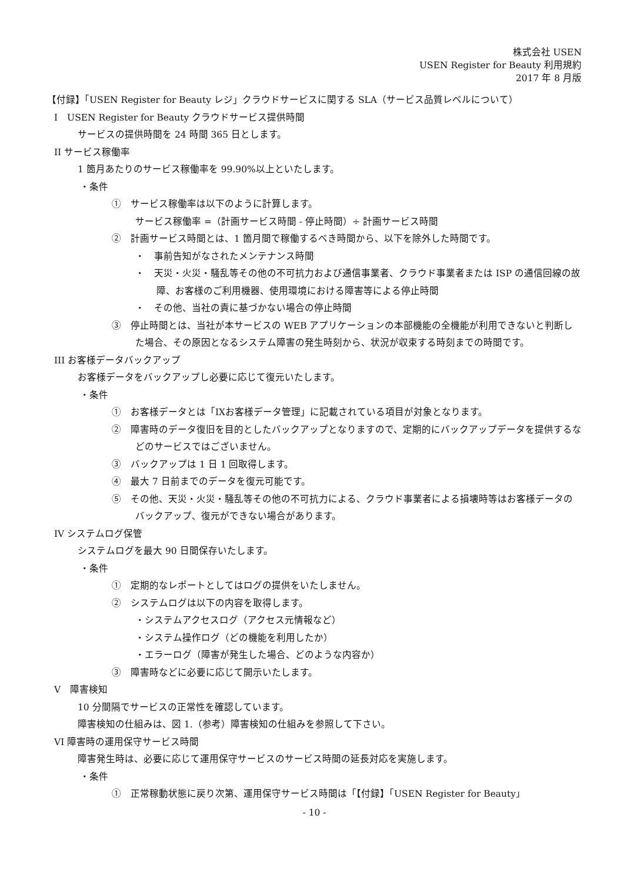株式会社 USEN
USEN Register for Beauty 利用規約
2017 年 8 月版
【付録】「USEN Register for Beauty レジ」クラウドサービスに関する SLA（サービス品質レベルについて）
I　USEN Register for Beauty クラウドサービス提供時間
サービスの提供時間を 24 時間 365 日とします。
II サービス稼働率
1 箇月あたりのサービス稼働率を 99.90%以上といたします。
・条件
①　サービス稼働率は以下のように計算します。
サービス稼働率 =（計画サービス時間 - 停止時間）÷ 計画サービス時間
②　計画サービス時間とは、1 箇月間で稼働するべき時間から、以下を除外した時間です。
・　事前告知がなされたメンテナンス時間
・　天災・火災・騒乱等その他の不可抗力および通信事業者、クラウド事業者または ISP の通信回線の故障、お客様のご利用機器、使用環境における障害等による停止時間
・　その他、当社の責に基づかない場合の停止時間
③　停止時間とは、当社が本サービスの WEB アプリケーションの本部機能の全機能が利用できないと判断した場合、その原因となるシステム障害の発生時刻から、状況が収束する時刻までの時間です。
III お客様データバックアップ
お客様データをバックアップし必要に応じて復元いたします。
・条件
①　お客様データとは「IXお客様データ管理」に記載されている項目が対象となります。
②　障害時のデータ復旧を目的としたバックアップとなりますので、定期的にバックアップデータを提供するなどのサービスではございません。
③　バックアップは 1 日 1 回取得します。
④　最大 7 日前までのデータを復元可能です。
⑤　その他、天災・火災・騒乱等その他の不可抗力による、クラウド事業者による損壊時等はお客様データのバックアップ、復元ができない場合があります。
IV システムログ保管
システムログを最大 90 日間保存いたします。
・条件
①　定期的なレポートとしてはログの提供をいたしません。
②　システムログは以下の内容を取得します。
・システムアクセスログ（アクセス元情報など）
・システム操作ログ（どの機能を利用したか）
・エラーログ（障害が発生した場合、どのような内容か）
③　障害時などに必要に応じて開示いたします。
V　障害検知
10 分間隔でサービスの正常性を確認しています。
障害検知の仕組みは、図 1.（参考）障害検知の仕組みを参照して下さい。
VI 障害時の運用保守サービス時間
障害発生時は、必要に応じて運用保守サービスのサービス時間の延長対応を実施します。
・条件
①　正常稼動状態に戻り次第、運用保守サービス時間は「【付録】「USEN Register for Beauty」
- 10 -